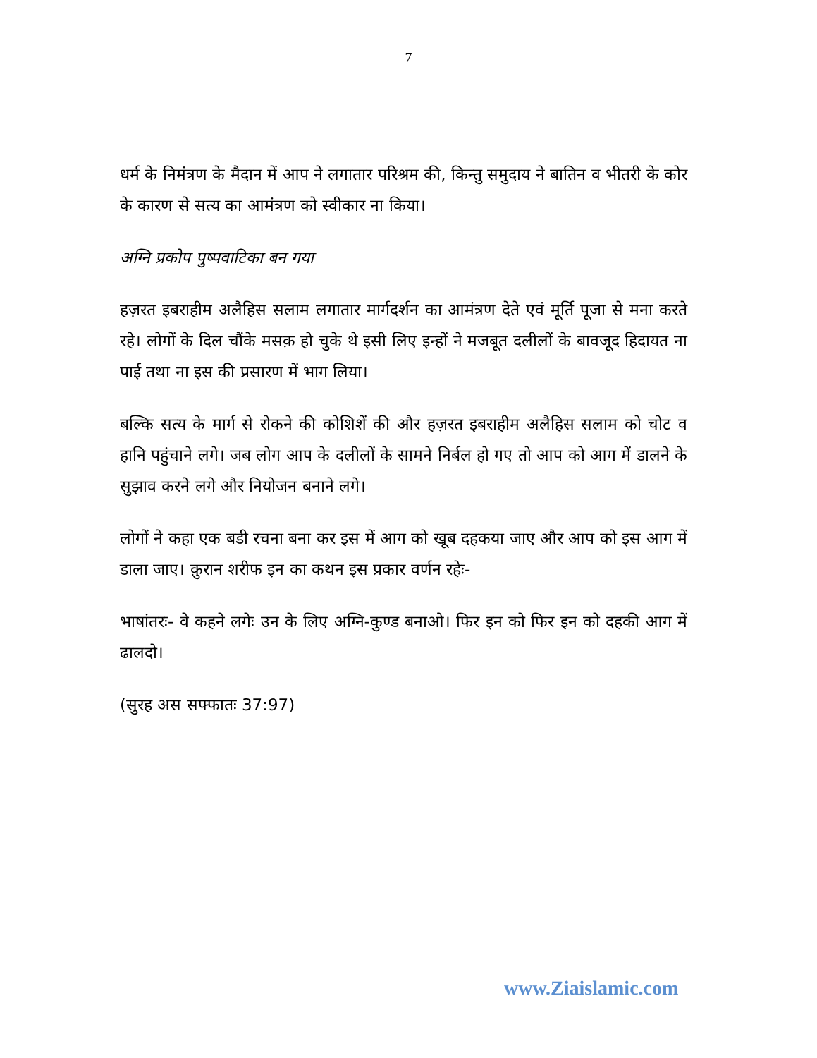7
धर्म के निमंत्रण के मैदान में आप ने लगातार परिश्रम की, किन्तु समुदाय ने बातिन व भीतरी के कोर के कारण से सत्य का आमंत्रण को स्वीकार ना किया।
अग्नि प्रकोप पुष्पवाटिका बन गया
हज़रत इबराहीम अलैहिस सलाम लगातार मार्गदर्शन का आमंत्रण देते एवं मूर्ति पूजा से मना करते रहे। लोगों के दिल चौंके मसक़ हो चुके थे इसी लिए इन्हों ने मजबूत दलीलों के बावजूद हिदायत ना पाई तथा ना इस की प्रसारण में भाग लिया।
बल्कि सत्य के मार्ग से रोकने की कोशिशें की और हज़रत इबराहीम अलैहिस सलाम को चोट व हानि पहुंचाने लगे। जब लोग आप के दलीलों के सामने निर्बल हो गए तो आप को आग में डालने के सुझाव करने लगे और नियोजन बनाने लगे।
लोगों ने कहा एक बडी रचना बना कर इस में आग को खूब दहकया जाए और आप को इस आग में डाला जाए। क़ुरान शरीफ इन का कथन इस प्रकार वर्णन रहेः-
भाषांतरः- वे कहने लगेः उन के लिए अग्नि-कुण्ड बनाओ। फिर इन को फिर इन को दहकी आग में ढालदो।
(सुरह अस सफ्फातः 37:97)
www.Ziaislamic.com